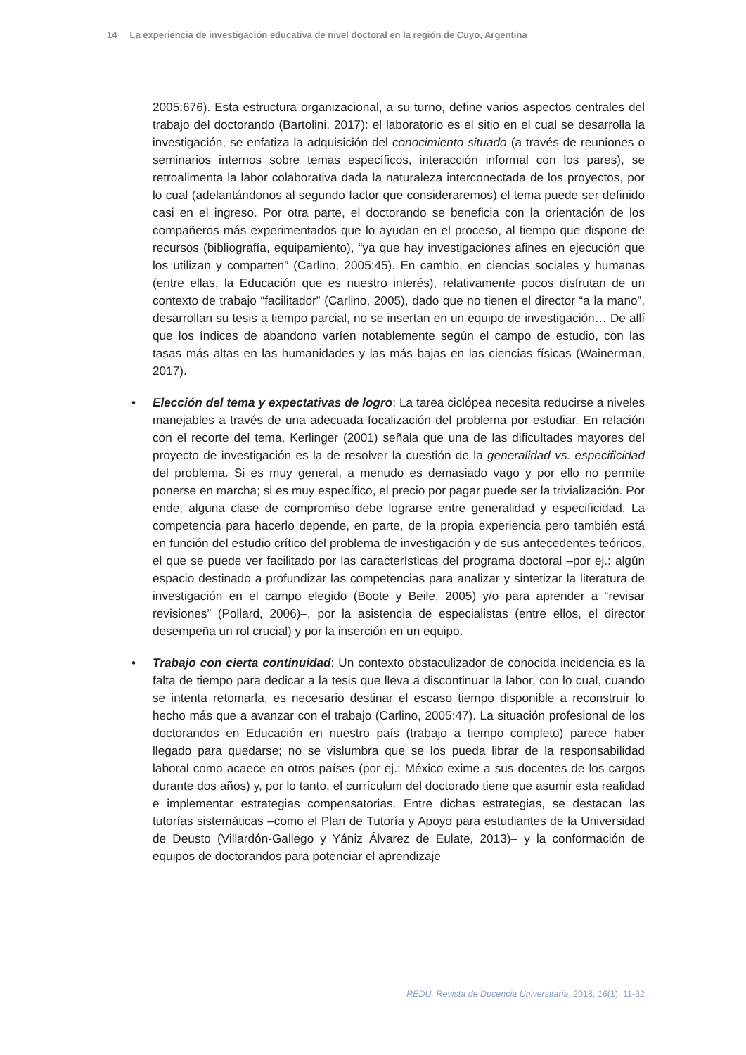14 La experiencia de investigación educativa de nivel doctoral en la región de Cuyo, Argentina
2005:676). Esta estructura organizacional, a su turno, define varios aspectos centrales del trabajo del doctorando (Bartolini, 2017): el laboratorio es el sitio en el cual se desarrolla la investigación, se enfatiza la adquisición del conocimiento situado (a través de reuniones o seminarios internos sobre temas específicos, interacción informal con los pares), se retroalimenta la labor colaborativa dada la naturaleza interconectada de los proyectos, por lo cual (adelantándonos al segundo factor que consideraremos) el tema puede ser definido casi en el ingreso. Por otra parte, el doctorando se beneficia con la orientación de los compañeros más experimentados que lo ayudan en el proceso, al tiempo que dispone de recursos (bibliografía, equipamiento), “ya que hay investigaciones afines en ejecución que los utilizan y comparten” (Carlino, 2005:45). En cambio, en ciencias sociales y humanas (entre ellas, la Educación que es nuestro interés), relativamente pocos disfrutan de un contexto de trabajo “facilitador” (Carlino, 2005), dado que no tienen el director “a la mano”, desarrollan su tesis a tiempo parcial, no se insertan en un equipo de investigación… De allí que los índices de abandono varíen notablemente según el campo de estudio, con las tasas más altas en las humanidades y las más bajas en las ciencias físicas (Wainerman, 2017).
• Elección del tema y expectativas de logro: La tarea ciclópea necesita reducirse a niveles manejables a través de una adecuada focalización del problema por estudiar. En relación con el recorte del tema, Kerlinger (2001) señala que una de las dificultades mayores del proyecto de investigación es la de resolver la cuestión de la generalidad vs. especificidad del problema. Si es muy general, a menudo es demasiado vago y por ello no permite ponerse en marcha; si es muy específico, el precio por pagar puede ser la trivialización. Por ende, alguna clase de compromiso debe lograrse entre generalidad y especificidad. La competencia para hacerlo depende, en parte, de la propia experiencia pero también está en función del estudio crítico del problema de investigación y de sus antecedentes teóricos, el que se puede ver facilitado por las características del programa doctoral –por ej.: algún espacio destinado a profundizar las competencias para analizar y sintetizar la literatura de investigación en el campo elegido (Boote y Beile, 2005) y/o para aprender a “revisar revisiones” (Pollard, 2006)–, por la asistencia de especialistas (entre ellos, el director desempeña un rol crucial) y por la inserción en un equipo.
• Trabajo con cierta continuidad: Un contexto obstaculizador de conocida incidencia es la falta de tiempo para dedicar a la tesis que lleva a discontinuar la labor, con lo cual, cuando se intenta retomarla, es necesario destinar el escaso tiempo disponible a reconstruir lo hecho más que a avanzar con el trabajo (Carlino, 2005:47). La situación profesional de los doctorandos en Educación en nuestro país (trabajo a tiempo completo) parece haber llegado para quedarse; no se vislumbra que se los pueda librar de la responsabilidad laboral como acaece en otros países (por ej.: México exime a sus docentes de los cargos durante dos años) y, por lo tanto, el currículum del doctorado tiene que asumir esta realidad e implementar estrategias compensatorias. Entre dichas estrategias, se destacan las tutorías sistemáticas –como el Plan de Tutoría y Apoyo para estudiantes de la Universidad de Deusto (Villardón-Gallego y Yániz Álvarez de Eulate, 2013)– y la conformación de equipos de doctorandos para potenciar el aprendizaje
REDU. Revista de Docencia Universitaria, 2018, 16(1), 11-32